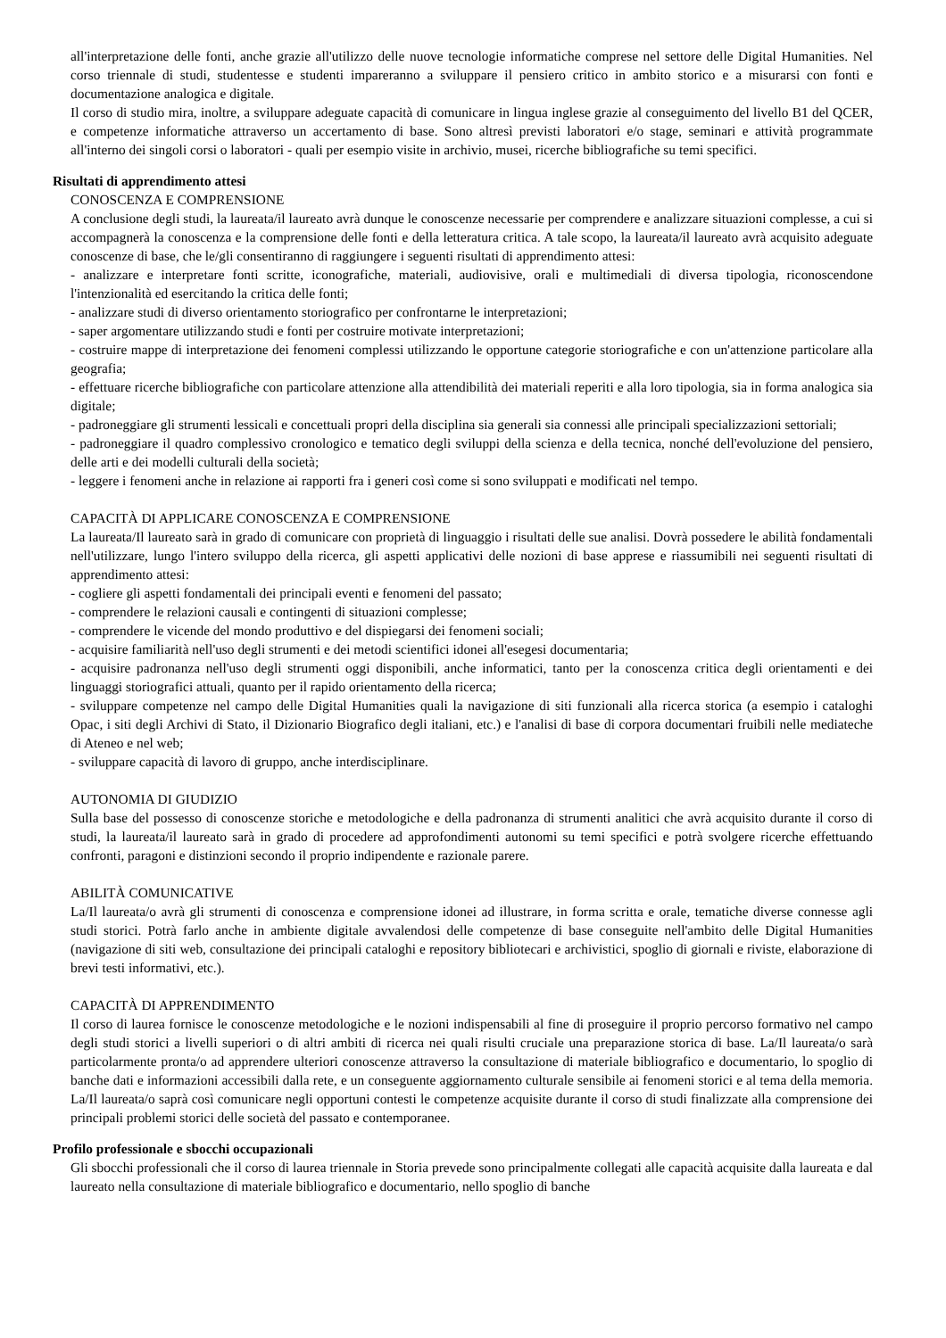all'interpretazione delle fonti, anche grazie all'utilizzo delle nuove tecnologie informatiche comprese nel settore delle Digital Humanities. Nel corso triennale di studi, studentesse e studenti impareranno a sviluppare il pensiero critico in ambito storico e a misurarsi con fonti e documentazione analogica e digitale.
Il corso di studio mira, inoltre, a sviluppare adeguate capacità di comunicare in lingua inglese grazie al conseguimento del livello B1 del QCER, e competenze informatiche attraverso un accertamento di base. Sono altresì previsti laboratori e/o stage, seminari e attività programmate all'interno dei singoli corsi o laboratori - quali per esempio visite in archivio, musei, ricerche bibliografiche su temi specifici.
Risultati di apprendimento attesi
CONOSCENZA E COMPRENSIONE
A conclusione degli studi, la laureata/il laureato avrà dunque le conoscenze necessarie per comprendere e analizzare situazioni complesse, a cui si accompagnerà la conoscenza e la comprensione delle fonti e della letteratura critica. A tale scopo, la laureata/il laureato avrà acquisito adeguate conoscenze di base, che le/gli consentiranno di raggiungere i seguenti risultati di apprendimento attesi:
- analizzare e interpretare fonti scritte, iconografiche, materiali, audiovisive, orali e multimediali di diversa tipologia, riconoscendone l'intenzionalità ed esercitando la critica delle fonti;
- analizzare studi di diverso orientamento storiografico per confrontarne le interpretazioni;
- saper argomentare utilizzando studi e fonti per costruire motivate interpretazioni;
- costruire mappe di interpretazione dei fenomeni complessi utilizzando le opportune categorie storiografiche e con un'attenzione particolare alla geografia;
- effettuare ricerche bibliografiche con particolare attenzione alla attendibilità dei materiali reperiti e alla loro tipologia, sia in forma analogica sia digitale;
- padroneggiare gli strumenti lessicali e concettuali propri della disciplina sia generali sia connessi alle principali specializzazioni settoriali;
- padroneggiare il quadro complessivo cronologico e tematico degli sviluppi della scienza e della tecnica, nonché dell'evoluzione del pensiero, delle arti e dei modelli culturali della società;
- leggere i fenomeni anche in relazione ai rapporti fra i generi così come si sono sviluppati e modificati nel tempo.
CAPACITÀ DI APPLICARE CONOSCENZA E COMPRENSIONE
La laureata/Il laureato sarà in grado di comunicare con proprietà di linguaggio i risultati delle sue analisi. Dovrà possedere le abilità fondamentali nell'utilizzare, lungo l'intero sviluppo della ricerca, gli aspetti applicativi delle nozioni di base apprese e riassumibili nei seguenti risultati di apprendimento attesi:
- cogliere gli aspetti fondamentali dei principali eventi e fenomeni del passato;
- comprendere le relazioni causali e contingenti di situazioni complesse;
- comprendere le vicende del mondo produttivo e del dispiegarsi dei fenomeni sociali;
- acquisire familiarità nell'uso degli strumenti e dei metodi scientifici idonei all'esegesi documentaria;
- acquisire padronanza nell'uso degli strumenti oggi disponibili, anche informatici, tanto per la conoscenza critica degli orientamenti e dei linguaggi storiografici attuali, quanto per il rapido orientamento della ricerca;
- sviluppare competenze nel campo delle Digital Humanities quali la navigazione di siti funzionali alla ricerca storica (a esempio i cataloghi Opac, i siti degli Archivi di Stato, il Dizionario Biografico degli italiani, etc.) e l'analisi di base di corpora documentari fruibili nelle mediateche di Ateneo e nel web;
- sviluppare capacità di lavoro di gruppo, anche interdisciplinare.
AUTONOMIA DI GIUDIZIO
Sulla base del possesso di conoscenze storiche e metodologiche e della padronanza di strumenti analitici che avrà acquisito durante il corso di studi, la laureata/il laureato sarà in grado di procedere ad approfondimenti autonomi su temi specifici e potrà svolgere ricerche effettuando confronti, paragoni e distinzioni secondo il proprio indipendente e razionale parere.
ABILITÀ COMUNICATIVE
La/Il laureata/o avrà gli strumenti di conoscenza e comprensione idonei ad illustrare, in forma scritta e orale, tematiche diverse connesse agli studi storici. Potrà farlo anche in ambiente digitale avvalendosi delle competenze di base conseguite nell'ambito delle Digital Humanities (navigazione di siti web, consultazione dei principali cataloghi e repository bibliotecari e archivistici, spoglio di giornali e riviste, elaborazione di brevi testi informativi, etc.).
CAPACITÀ DI APPRENDIMENTO
Il corso di laurea fornisce le conoscenze metodologiche e le nozioni indispensabili al fine di proseguire il proprio percorso formativo nel campo degli studi storici a livelli superiori o di altri ambiti di ricerca nei quali risulti cruciale una preparazione storica di base. La/Il laureata/o sarà particolarmente pronta/o ad apprendere ulteriori conoscenze attraverso la consultazione di materiale bibliografico e documentario, lo spoglio di banche dati e informazioni accessibili dalla rete, e un conseguente aggiornamento culturale sensibile ai fenomeni storici e al tema della memoria. La/Il laureata/o saprà così comunicare negli opportuni contesti le competenze acquisite durante il corso di studi finalizzate alla comprensione dei principali problemi storici delle società del passato e contemporanee.
Profilo professionale e sbocchi occupazionali
Gli sbocchi professionali che il corso di laurea triennale in Storia prevede sono principalmente collegati alle capacità acquisite dalla laureata e dal laureato nella consultazione di materiale bibliografico e documentario, nello spoglio di banche